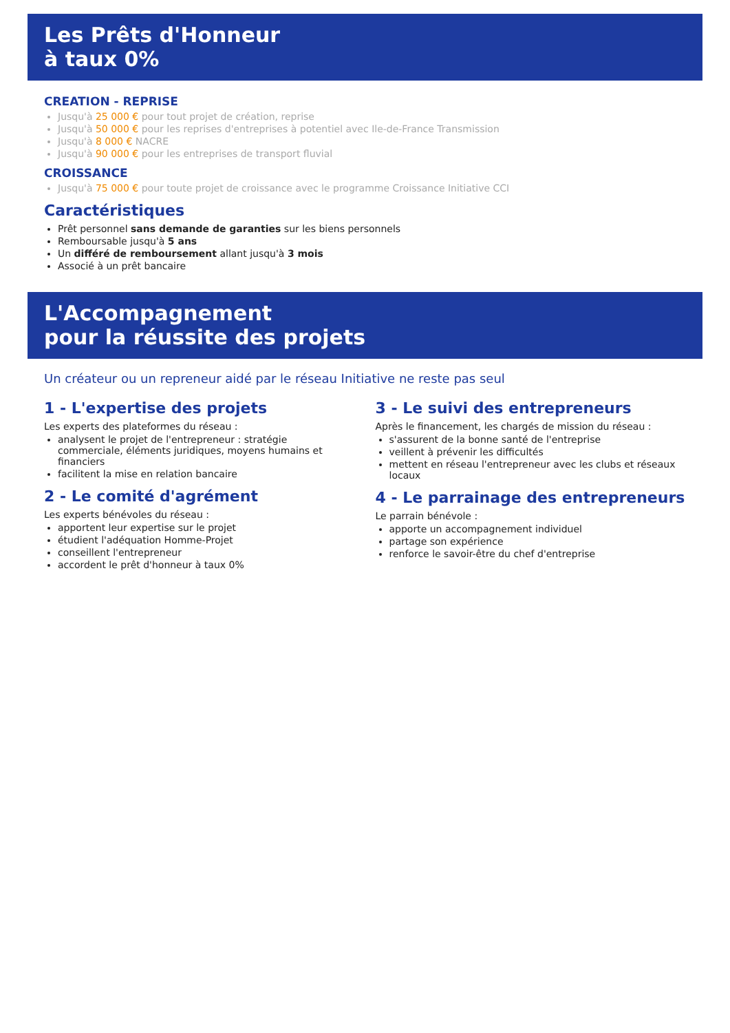Les Prêts d'Honneur
à taux 0%
CREATION - REPRISE
Jusqu'à 25 000 € pour tout projet de création, reprise
Jusqu'à 50 000 € pour les reprises d'entreprises à potentiel avec Ile-de-France Transmission
Jusqu'à 8 000 € NACRE
Jusqu'à 90 000 € pour les entreprises de transport fluvial
CROISSANCE
Jusqu'à 75 000 € pour toute projet de croissance avec le programme Croissance Initiative CCI
Caractéristiques
Prêt personnel sans demande de garanties sur les biens personnels
Remboursable jusqu'à 5 ans
Un différé de remboursement allant jusqu'à 3 mois
Associé à un prêt bancaire
L'Accompagnement
pour la réussite des projets
Un créateur ou un repreneur aidé par le réseau Initiative ne reste pas seul
1 - L'expertise des projets
Les experts des plateformes du réseau :
analysent le projet de l'entrepreneur : stratégie commerciale, éléments juridiques, moyens humains et financiers
facilitent la mise en relation bancaire
2 - Le comité d'agrément
Les experts bénévoles du réseau :
apportent leur expertise sur le projet
étudient l'adéquation Homme-Projet
conseillent l'entrepreneur
accordent le prêt d'honneur à taux 0%
3 - Le suivi des entrepreneurs
Après le financement, les chargés de mission du réseau :
s'assurent de la bonne santé de l'entreprise
veillent à prévenir les difficultés
mettent en réseau l'entrepreneur avec les clubs et réseaux locaux
4 - Le parrainage des entrepreneurs
Le parrain bénévole :
apporte un accompagnement individuel
partage son expérience
renforce le savoir-être du chef d'entreprise